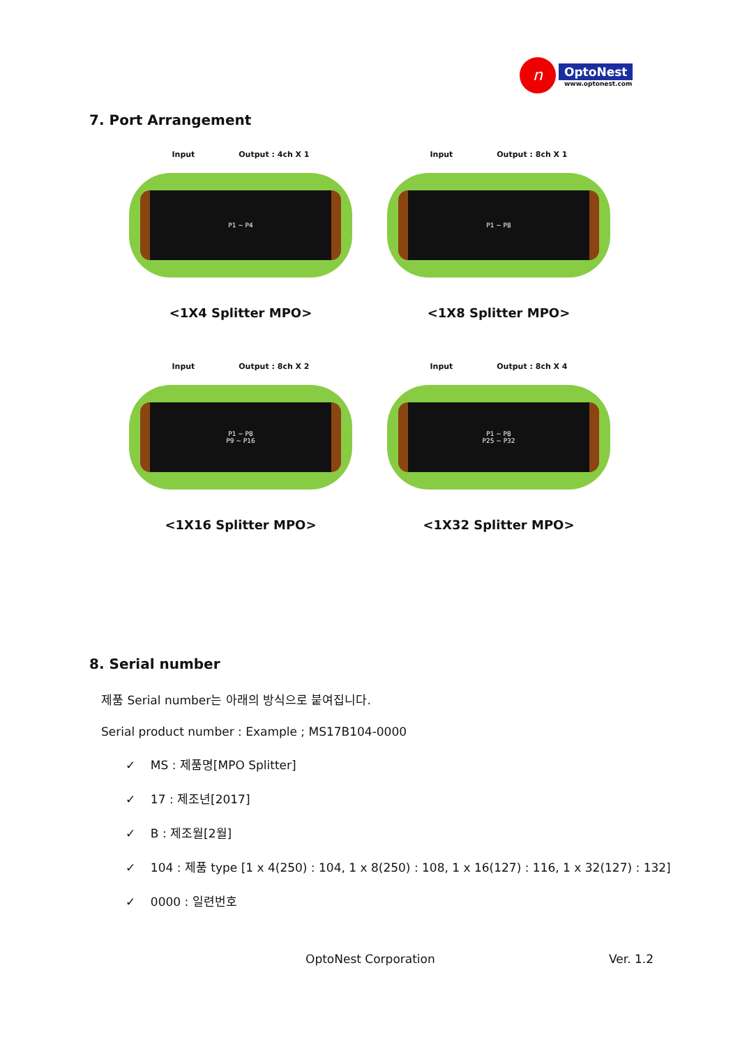n
OptoNest
www.optonest.com
7. Port Arrangement
Input Output : 4ch X 1
P1 ~ P4
<1X4 Splitter MPO>
Input Output : 8ch X 1
P1 ~ P8
<1X8 Splitter MPO>
Input Output : 8ch X 2
P1 ~ P8
P9 ~ P16
<1X16 Splitter MPO>
Input Output : 8ch X 4
P1 ~ P8
P25 ~ P32
<1X32 Splitter MPO>
8. Serial number
제품 Serial number는 아래의 방식으로 붙여집니다.
Serial product number : Example ; MS17B104-0000
✓ MS : 제품명[MPO Splitter]
✓ 17 : 제조년[2017]
✓ B : 제조월[2월]
✓ 104 : 제품 type [1 x 4(250) : 104, 1 x 8(250) : 108, 1 x 16(127) : 116, 1 x 32(127) : 132]
✓ 0000 : 일련번호
OptoNest Corporation Ver. 1.2